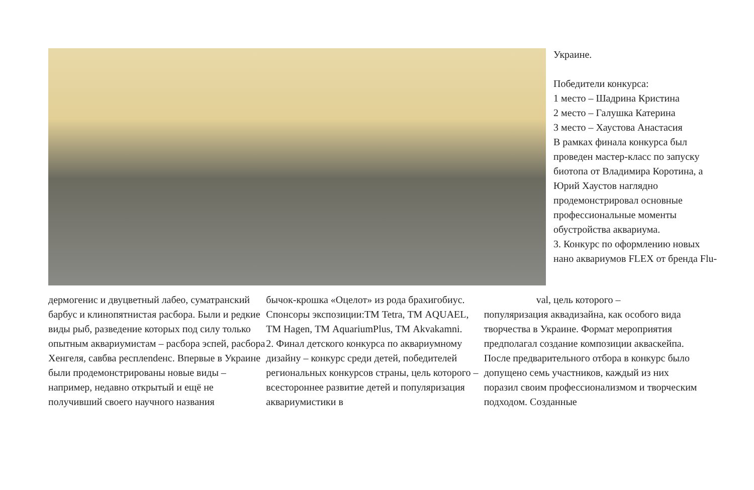Украине.
Победители конкурса:
1 место – Шадрина Кристина
2 место – Галушка Катерина
3 место – Хаустова Анастасия
В рамках финала конкурса был проведен мастер-класс по запуску биотопа от Владимира Коротина, а Юрий Хаустов наглядно продемонстрировал основные профессиональные моменты обустройства аквариума.
3. Конкурс по оформлению новых нано аквариумов FLEX от бренда Flu-
дермогенис и двуцветный лабео, суматранский барбус и клинопятнистая расбора. Были и редкие виды рыб, разведение которых под силу только опытным аквариумистам – расбора эспей, расбора Хенгеля, савбва респлendенс. Впервые в Украине были продемонстрированы новые виды – например, недавно открытый и ещё не получивший своего научного названия
бычок-крошка «Оцелот» из рода брахигобиус. Спонсоры экспозиции:ТМ Tetra, ТМ AQUAEL, ТМ Hagen, ТМ AquariumPlus, ТМ Akvakamni.
2. Финал детского конкурса по аквариумному дизайну – конкурс среди детей, победителей региональных конкурсов страны, цель которого – всестороннее развитие детей и популяризация аквариумистики в
val, цель которого –
популяризация аквадизайна, как особого вида творчества в Украине. Формат мероприятия предполагал создание композиции акваскейпа. После предварительного отбора в конкурс было допущено семь участников, каждый из них поразил своим профессионализмом и творческим подходом. Созданные